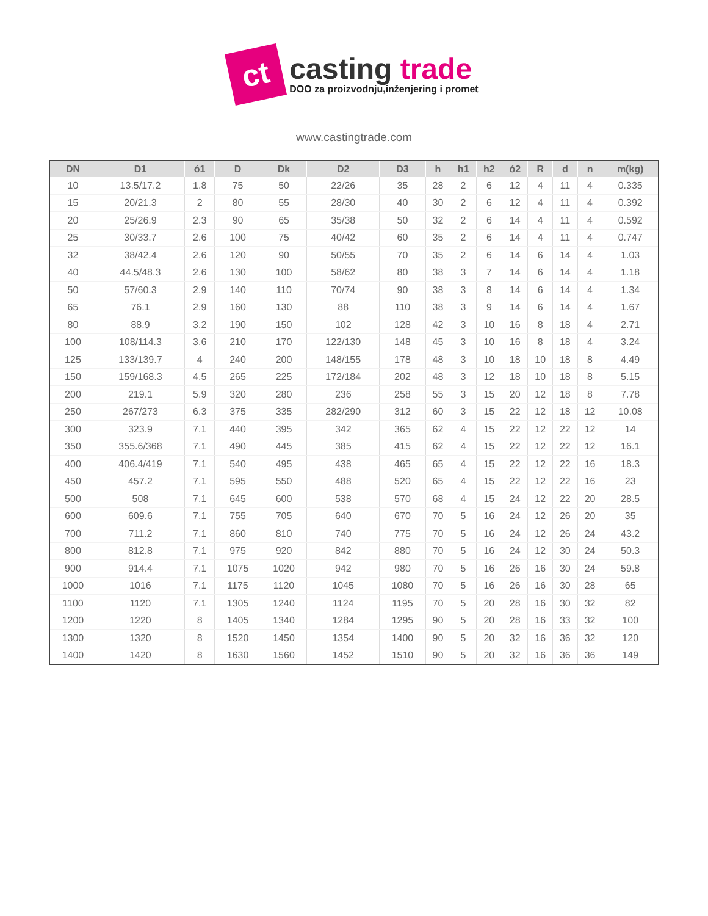ct
casting trade
DOO za proizvodnju,inženjering i promet
www.castingtrade.com
| DN | D1 | ó1 | D | Dk | D2 | D3 | h | h1 | h2 | ó2 | R | d | n | m(kg) |
| --- | --- | --- | --- | --- | --- | --- | --- | --- | --- | --- | --- | --- | --- | --- |
| 10 | 13.5/17.2 | 1.8 | 75 | 50 | 22/26 | 35 | 28 | 2 | 6 | 12 | 4 | 11 | 4 | 0.335 |
| 15 | 20/21.3 | 2 | 80 | 55 | 28/30 | 40 | 30 | 2 | 6 | 12 | 4 | 11 | 4 | 0.392 |
| 20 | 25/26.9 | 2.3 | 90 | 65 | 35/38 | 50 | 32 | 2 | 6 | 14 | 4 | 11 | 4 | 0.592 |
| 25 | 30/33.7 | 2.6 | 100 | 75 | 40/42 | 60 | 35 | 2 | 6 | 14 | 4 | 11 | 4 | 0.747 |
| 32 | 38/42.4 | 2.6 | 120 | 90 | 50/55 | 70 | 35 | 2 | 6 | 14 | 6 | 14 | 4 | 1.03 |
| 40 | 44.5/48.3 | 2.6 | 130 | 100 | 58/62 | 80 | 38 | 3 | 7 | 14 | 6 | 14 | 4 | 1.18 |
| 50 | 57/60.3 | 2.9 | 140 | 110 | 70/74 | 90 | 38 | 3 | 8 | 14 | 6 | 14 | 4 | 1.34 |
| 65 | 76.1 | 2.9 | 160 | 130 | 88 | 110 | 38 | 3 | 9 | 14 | 6 | 14 | 4 | 1.67 |
| 80 | 88.9 | 3.2 | 190 | 150 | 102 | 128 | 42 | 3 | 10 | 16 | 8 | 18 | 4 | 2.71 |
| 100 | 108/114.3 | 3.6 | 210 | 170 | 122/130 | 148 | 45 | 3 | 10 | 16 | 8 | 18 | 4 | 3.24 |
| 125 | 133/139.7 | 4 | 240 | 200 | 148/155 | 178 | 48 | 3 | 10 | 18 | 10 | 18 | 8 | 4.49 |
| 150 | 159/168.3 | 4.5 | 265 | 225 | 172/184 | 202 | 48 | 3 | 12 | 18 | 10 | 18 | 8 | 5.15 |
| 200 | 219.1 | 5.9 | 320 | 280 | 236 | 258 | 55 | 3 | 15 | 20 | 12 | 18 | 8 | 7.78 |
| 250 | 267/273 | 6.3 | 375 | 335 | 282/290 | 312 | 60 | 3 | 15 | 22 | 12 | 18 | 12 | 10.08 |
| 300 | 323.9 | 7.1 | 440 | 395 | 342 | 365 | 62 | 4 | 15 | 22 | 12 | 22 | 12 | 14 |
| 350 | 355.6/368 | 7.1 | 490 | 445 | 385 | 415 | 62 | 4 | 15 | 22 | 12 | 22 | 12 | 16.1 |
| 400 | 406.4/419 | 7.1 | 540 | 495 | 438 | 465 | 65 | 4 | 15 | 22 | 12 | 22 | 16 | 18.3 |
| 450 | 457.2 | 7.1 | 595 | 550 | 488 | 520 | 65 | 4 | 15 | 22 | 12 | 22 | 16 | 23 |
| 500 | 508 | 7.1 | 645 | 600 | 538 | 570 | 68 | 4 | 15 | 24 | 12 | 22 | 20 | 28.5 |
| 600 | 609.6 | 7.1 | 755 | 705 | 640 | 670 | 70 | 5 | 16 | 24 | 12 | 26 | 20 | 35 |
| 700 | 711.2 | 7.1 | 860 | 810 | 740 | 775 | 70 | 5 | 16 | 24 | 12 | 26 | 24 | 43.2 |
| 800 | 812.8 | 7.1 | 975 | 920 | 842 | 880 | 70 | 5 | 16 | 24 | 12 | 30 | 24 | 50.3 |
| 900 | 914.4 | 7.1 | 1075 | 1020 | 942 | 980 | 70 | 5 | 16 | 26 | 16 | 30 | 24 | 59.8 |
| 1000 | 1016 | 7.1 | 1175 | 1120 | 1045 | 1080 | 70 | 5 | 16 | 26 | 16 | 30 | 28 | 65 |
| 1100 | 1120 | 7.1 | 1305 | 1240 | 1124 | 1195 | 70 | 5 | 20 | 28 | 16 | 30 | 32 | 82 |
| 1200 | 1220 | 8 | 1405 | 1340 | 1284 | 1295 | 90 | 5 | 20 | 28 | 16 | 33 | 32 | 100 |
| 1300 | 1320 | 8 | 1520 | 1450 | 1354 | 1400 | 90 | 5 | 20 | 32 | 16 | 36 | 32 | 120 |
| 1400 | 1420 | 8 | 1630 | 1560 | 1452 | 1510 | 90 | 5 | 20 | 32 | 16 | 36 | 36 | 149 |